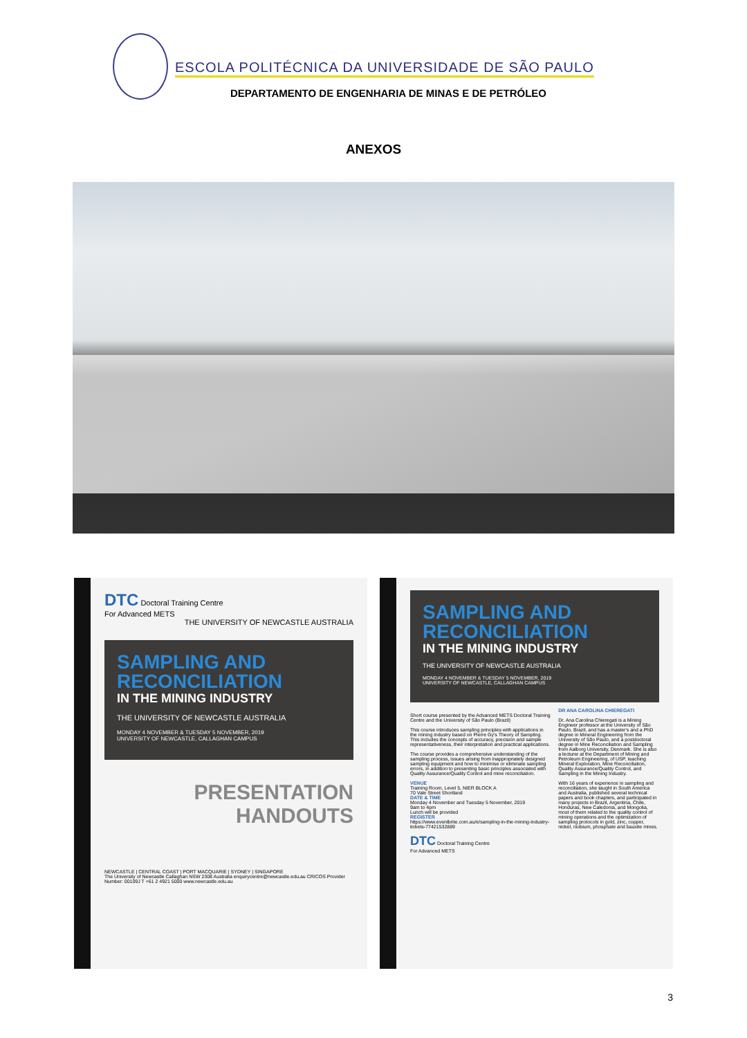ESCOLA POLITÉCNICA DA UNIVERSIDADE DE SÃO PAULO
DEPARTAMENTO DE ENGENHARIA DE MINAS E DE PETRÓLEO
ANEXOS
DTC Doctoral Training Centre
For Advanced METS
THE UNIVERSITY OF NEWCASTLE AUSTRALIA
SAMPLING AND RECONCILIATION
IN THE MINING INDUSTRY
THE UNIVERSITY OF NEWCASTLE AUSTRALIA
MONDAY 4 NOVEMBER & TUESDAY 5 NOVEMBER, 2019
UNIVERSITY OF NEWCASTLE, CALLAGHAN CAMPUS
PRESENTATION
HANDOUTS
NEWCASTLE | CENTRAL COAST | PORT MACQUARIE | SYDNEY | SINGAPORE
The University of Newcastle Callaghan NSW 2308 Australia enquirycentre@newcastle.edu.au CRICOS Provider Number: 00109J T +61 2 4921 5000 www.newcastle.edu.au
SAMPLING AND RECONCILIATION
IN THE MINING INDUSTRY
THE UNIVERSITY OF NEWCASTLE AUSTRALIA
MONDAY 4 NOVEMBER & TUESDAY 5 NOVEMBER, 2019
UNIVERSITY OF NEWCASTLE, CALLAGHAN CAMPUS
Short course presented by the Advanced METS Doctoral Training Centre and the University of São Paulo (Brazil)
This course introduces sampling principles with applications in the mining industry based on Pierre Gy's Theory of Sampling. This includes the concepts of accuracy, precision and sample representativeness, their interpretation and practical applications.
The course provides a comprehensive understanding of the sampling process, issues arising from inappropriately designed sampling equipment and how to minimise or eliminate sampling errors, in addition to presenting basic principles associated with Quality Assurance/Quality Control and mine reconciliation.
VENUE
Training Room, Level 5, NIER BLOCK A
70 Vale Street Shortland
DATE & TIME
Monday 4 November and Tuesday 5 November, 2019
9am to 4pm
Lunch will be provided
REGISTER
https://www.eventbrite.com.au/e/sampling-in-the-mining-industry-tickets-77421532889
DTC Doctoral Training Centre
For Advanced METS
DR ANA CAROLINA CHIEREGATI
Dr. Ana Carolina Chieregati is a Mining Engineer professor at the University of São Paulo, Brazil, and has a master's and a PhD degree in Mineral Engineering from the University of São Paulo, and a postdoctoral degree in Mine Reconciliation and Sampling from Aalborg University, Denmark. She is also a lecturer at the Department of Mining and Petroleum Engineering, of USP, teaching Mineral Exploration, Mine Reconciliation, Quality Assurance/Quality Control, and Sampling in the Mining Industry.
With 16 years of experience in sampling and reconciliation, she taught in South America and Australia, published several technical papers and book chapters, and participated in many projects in Brazil, Argentina, Chile, Honduras, New Caledonia, and Mongolia, most of them related to the quality control of mining operations and the optimization of sampling protocols in gold, zinc, copper, nickel, niobium, phosphate and bauxite mines.
3